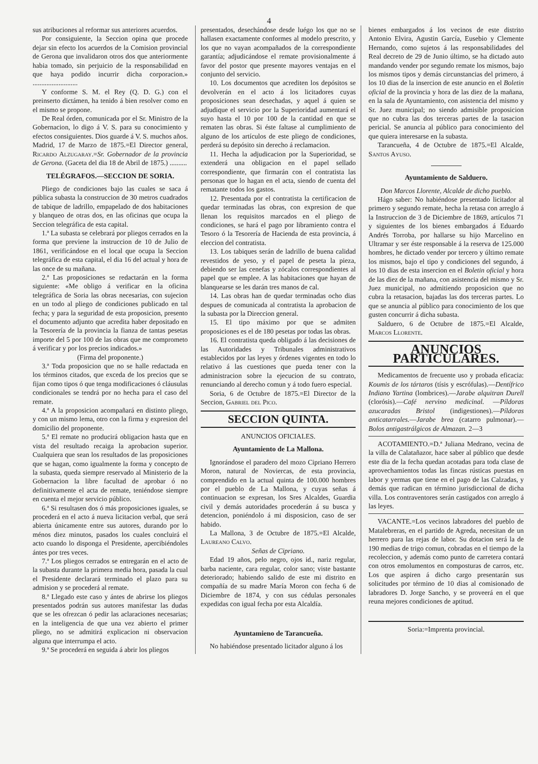4
sus atribuciones al reformar sus anteriores acuerdos.
Por consiguiente, la Seccion opina que procede dejar sin efecto los acuerdos de la Comision provincial de Gerona que invalidaron otros dos que anteriormente habia tomado, sin perjuicio de la responsabilidad en que haya podido incurrir dicha corporacion.» ..........................
Y conforme S. M. el Rey (Q. D. G.) con el preinserto dictámen, ha tenido á bien resolver como en el mismo se propone.
De Real órden, comunicada por el Sr. Ministro de la Gobernacion, lo digo á V. S. para su conocimiento y efectos consiguientes. Dios guarde á V. S. muchos años. Madrid, 17 de Marzo de 1875.=El Director general, Ricardo Alzugaray.=Sr. Gobernador de la provincia de Gerona. (Gaceta del dia 18 de Abril de 1875.) ..........
TELÉGRAFOS.—SECCION DE SORIA.
Pliego de condiciones bajo las cuales se saca á pública subasta la construccion de 30 metros cuadrados de tabique de ladrillo, empapelado de dos habitaciones y blanqueo de otras dos, en las oficinas que ocupa la Seccion telegráfica de esta capital.
1.ª La subasta se celebrará por pliegos cerrados en la forma que previene la instruccion de 10 de Julio de 1861, verificándose en el local que ocupa la Seccion telegráfica de esta capital, el dia 16 del actual y hora de las once de su mañana.
2.ª Las proposiciones se redactarán en la forma siguiente: «Me obligo á verificar en la oficina telegráfica de Soria las obras necesarias, con sujecion en un todo al pliego de condiciones publicado en tal fecha; y para la seguridad de esta proposicion, presento el documento adjunto que acredita haber depositado en la Tesorería de la provincia la fianza de tantas pesetas importe del 5 por 100 de las obras que me comprometo á verificar y por los precios indicados.»
(Firma del proponente.)
3.ª Toda proposicion que no se halle redactada en los términos citados, que exceda de los precios que se fijan como tipos ó que tenga modificaciones ó cláusulas condicionales se tendrá por no hecha para el caso del remate.
4.ª A la proposicion acompañará en distinto pliego, y con un mismo lema, otro con la firma y expresion del domicilio del proponente.
5.ª El remate no producirá obligacion hasta que en vista del resultado recaiga la aprobacion superior. Cualquiera que sean los resultados de las proposiciones que se hagan, como igualmente la forma y concepto de la subasta, queda siempre reservado al Ministerio de la Gobernacion la libre facultad de aprobar ó no definitivamente el acta de remate, teniéndose siempre en cuenta el mejor servicio público.
6.ª Si resultasen dos ó más proposiciones iguales, se procederá en el acto á nueva licitacion verbal, que será abierta únicamente entre sus autores, durando por lo ménos diez minutos, pasados los cuales concluirá el acto cuando lo disponga el Presidente, apercibiéndoles ántes por tres veces.
7.ª Los pliegos cerrados se entregarán en el acto de la subasta durante la primera media hora, pasada la cual el Presidente declarará terminado el plazo para su admision y se procederá al remate.
8.ª Llegado este caso y ántes de abrirse los pliegos presentados podrán sus autores manifestar las dudas que se les ofrezcan ó pedir las aclaraciones necesarias; en la inteligencia de que una vez abierto el primer pliego, no se admitirá explicacion ni observacion alguna que interrumpa el acto.
9.ª Se procederá en seguida á abrir los pliegos
presentados, desechándose desde luégo los que no se hallasen exactamente conformes al modelo prescrito, y los que no vayan acompañados de la correspondiente garantía; adjudicándose el remate provisionalmente á favor del postor que presente mayores ventajas en el conjunto del servicio.
10. Los documentos que acrediten los depósitos se devolverán en el acto á los licitadores cuyas proposiciones sean desechadas, y aquel á quien se adjudique el servicio por la Superioridad aumentará el suyo hasta el 10 por 100 de la cantidad en que se rematen las obras. Si éste faltase al cumplimiento de alguno de los artículos de este pliego de condiciones, perderá su depósito sin derecho á reclamacion.
11. Hecha la adjudicacion por la Superioridad, se extenderá una obligacion en el papel sellado correspondiente, que firmarán con el contratista las personas que lo hagan en el acta, siendo de cuenta del rematante todos los gastos.
12. Presentada por el contratista la certificacion de quedar terminadas las obras, con expresion de que llenan los requisitos marcados en el pliego de condiciones, se hará el pago por libramiento contra el Tesoro ó la Tesorería de Hacienda de esta provincia, á eleccion del contratista.
13. Los tabiques serán de ladrillo de buena calidad revestidos de yeso, y el papel de peseta la pieza, debiendo ser las cenefas y zócalos correspondientes al papel que se emplee. A las habitaciones que hayan de blanquearse se les darán tres manos de cal.
14. Las obras han de quedar terminadas ocho dias despues de comunicada al contratista la aprobacion de la subasta por la Direccion general.
15. El tipo máximo por que se admiten proposiciones es el de 180 pesetas por todas las obras.
16. El contratista queda obligado á las decisiones de las Autoridades y Tribunales administrativos establecidos por las leyes y órdenes vigentes en todo lo relativo á las cuestiones que pueda tener con la administracion sobre la ejecucion de su contrato, renunciando al derecho comun y á todo fuero especial.
Soria, 6 de Octubre de 1875.=El Director de la Seccion, Gabriel del Pico.
SECCION QUINTA.
ANUNCIOS OFICIALES.
Ayuntamiento de La Mallona.
Ignorándose el paradero del mozo Cipriano Herrero Moron, natural de Noviercas, de esta provincia, comprendido en la actual quinta de 100.000 hombres por el pueblo de La Mallona, y cuyas señas á continuacion se expresan, los Sres Alcaldes, Guardia civil y demás autoridades procederán á su busca y detencion, poniéndolo á mi disposicion, caso de ser habido.
La Mallona, 3 de Octubre de 1875.=El Alcalde, Laureano Calvo.
Señas de Cipriano.
Edad 19 años, pelo negro, ojos id., nariz regular, barba naciente, cara regular, color sano; viste bastante deteriorado; habiendo salido de este mi distrito en compañía de su madre María Moron con fecha 6 de Diciembre de 1874, y con sus cédulas personales expedidas con igual fecha por esta Alcaldía.
Ayuntamieno de Tarancueña.
No habiéndose presentado licitador alguno á los
bienes embargados á los vecinos de este distrito Antonio Elvira, Agustin García, Eusebio y Clemente Hernando, como sujetos á las responsabilidades del Real decreto de 29 de Junio último, se ha dictado auto mandando vender por segundo remate los mismos, bajo los mismos tipos y demás circunstancias del primero, á los 10 dias de la insercion de este anuncio en el Boletin oficial de la provincia y hora de las diez de la mañana, en la sala de Ayuntamiento, con asistencia del mismo y Sr. Juez municipal; no siendo admisible proposicion que no cubra las dos terceras partes de la tasacion pericial. Se anuncia al público para conocimiento del que quiera interesarse en la subasta.
Tarancueña, 4 de Octubre de 1875.=El Alcalde, Santos Ayuso.
Ayuntamiento de Salduero.
Don Marcos Llorente, Alcalde de dicho pueblo.
Hágo saber: No habiéndose presentado licitador al primero y segundo remate, hecha la retasa con arreglo á la Instruccion de 3 de Diciembre de 1869, artículos 71 y siguientes de los bienes embargados á Eduardo Andrés Torroba, por hallarse su hijo Marcelino en Ultramar y ser éste responsable á la reserva de 125.000 hombres, he dictado vender por tercero y último remate los mismos, bajo el tipo y condiciones del segundo, á los 10 dias de esta insercion en el Boletin oficial y hora de las diez de la mañana, con asistencia del mismo y Sr. Juez municipal, no admitiendo proposicion que no cubra la retasacion, bajadas las dos terceras partes. Lo que se anuncia al público para conocimiento de los que gusten concurrir á dicha subasta.
Salduero, 6 de Octubre de 1875.=El Alcalde, Marcos Llorente.
ANUNCIOS PARTICULARES.
Medicamentos de frecuente uso y probada eficacia: Koumis de los tártaros (tísis y escrófulas).—Dentífrico Indiano Yartina (lombrices).—Jarabe alquitran Durell (clorósis).—Café nervino medicinal. —Píldoras azucaradas Bristol (indigestiones).—Píldoras anticatarrales.—Jarabe brea (catarro pulmonar).—Bolos antigastrálgicos de Almazan. 2—3
ACOTAMIENTO.=D.ª Juliana Medrano, vecina de la villa de Calatañazor, hace saber al público que desde este dia de la fecha quedan acotadas para toda clase de aprovechamientos todas las fincas rústicas puestas en labor y yermas que tiene en el pago de las Calzadas, y demás que radican en término jurisdiccional de dicha villa. Los contraventores serán castigados con arreglo á las leyes.
VACANTE.=Los vecinos labradores del pueblo de Matalebreras, en el partido de Agreda, necesitan de un herrero para las rejas de labor. Su dotacion será la de 190 medias de trigo comun, cobradas en el tiempo de la recoleccion, y además como punto de carretera contará con otros emolumentos en composturas de carros, etc. Los que aspiren á dicho cargo presentarán sus solicitudes por término de 10 dias al comisionado de labradores D. Jorge Sancho, y se proveerá en el que reuna mejores condiciones de aptitud.
Soria:=Imprenta provincial.